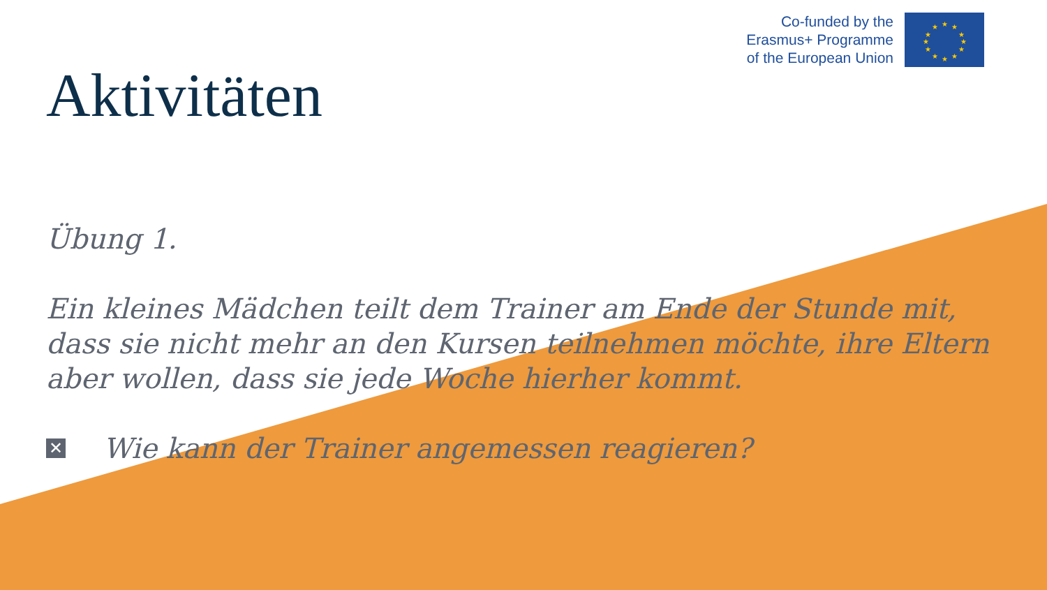Co-funded by the
Erasmus+ Programme
of the European Union
★
★
★
★
★
★
★
★
★
★
★
★
Aktivitäten
Übung 1.
Ein kleines Mädchen teilt dem Trainer am Ende der Stunde mit, dass sie nicht mehr an den Kursen teilnehmen möchte, ihre Eltern aber wollen, dass sie jede Woche hierher kommt.
✕ Wie kann der Trainer angemessen reagieren?